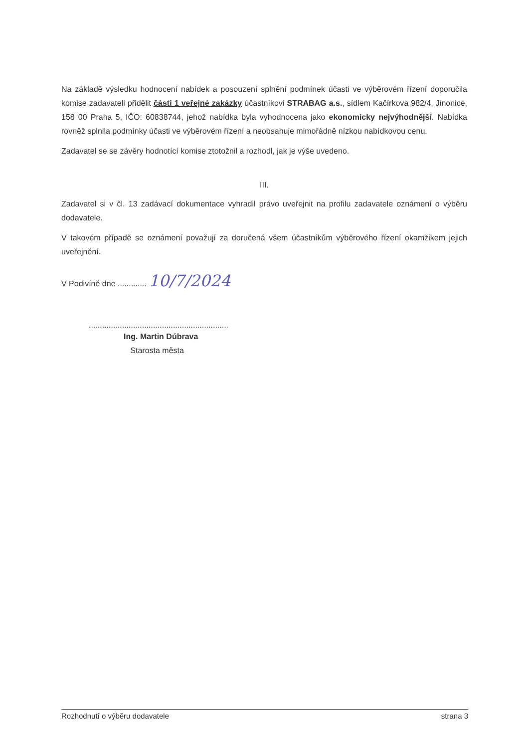Na základě výsledku hodnocení nabídek a posouzení splnění podmínek účasti ve výběrovém řízení doporučila komise zadavateli přidělit části 1 veřejné zakázky účastníkovi STRABAG a.s., sídlem Kačírkova 982/4, Jinonice, 158 00 Praha 5, IČO: 60838744, jehož nabídka byla vyhodnocena jako ekonomicky nejvýhodnější. Nabídka rovněž splnila podmínky účasti ve výběrovém řízení a neobsahuje mimořádně nízkou nabídkovou cenu.
Zadavatel se se závěry hodnotící komise ztotožnil a rozhodl, jak je výše uvedeno.
III.
Zadavatel si v čl. 13 zadávací dokumentace vyhradil právo uveřejnit na profilu zadavatele oznámení o výběru dodavatele.
V takovém případě se oznámení považují za doručená všem účastníkům výběrového řízení okamžikem jejich uveřejnění.
V Podivíně dne ............. 10/7/2024
...............................................................
Ing. Martin Dúbrava
Starosta města
Rozhodnutí o výběru dodavatele strana 3